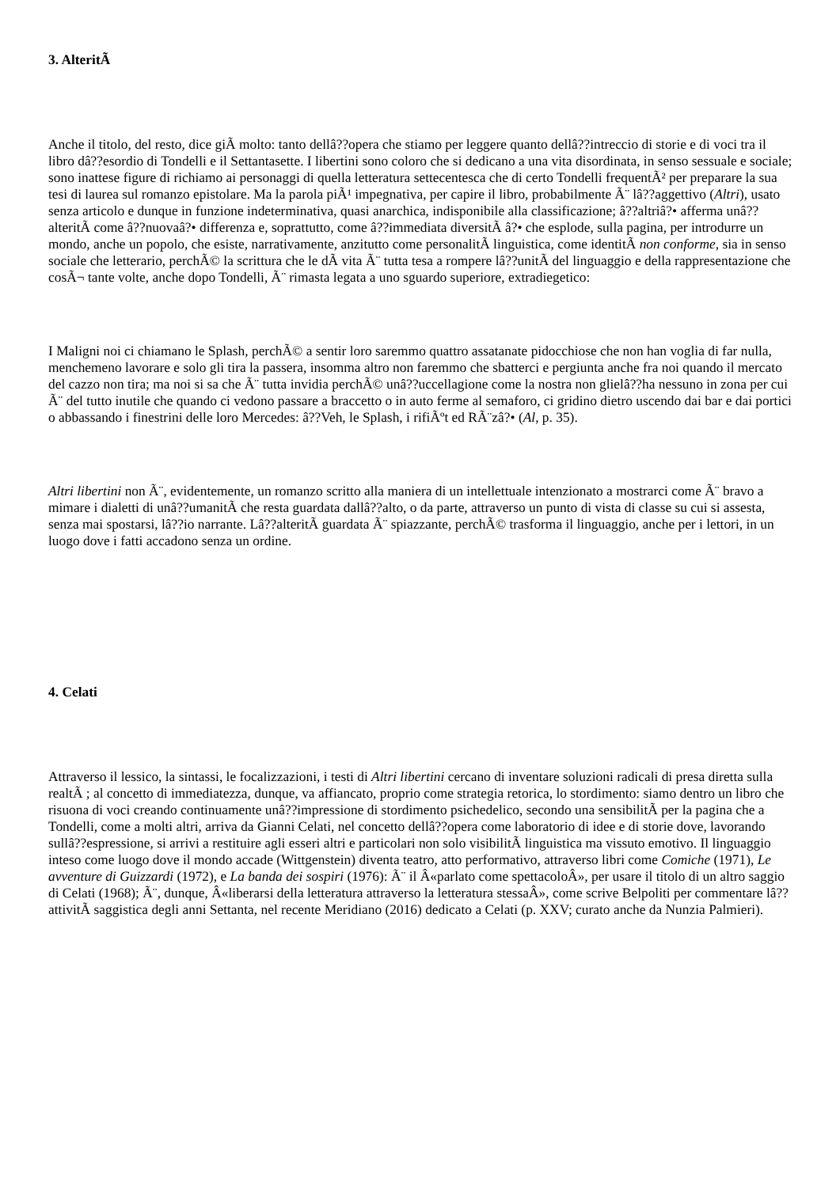3. AlteritÃ
Anche il titolo, del resto, dice giÃ molto: tanto dellâ??opera che stiamo per leggere quanto dellâ??intreccio di storie e di voci tra il libro dâ??esordio di Tondelli e il Settantasette. I libertini sono coloro che si dedicano a una vita disordinata, in senso sessuale e sociale; sono inattese figure di richiamo ai personaggi di quella letteratura settecentesca che di certo Tondelli frequentÃ² per preparare la sua tesi di laurea sul romanzo epistolare. Ma la parola piÃ¹ impegnativa, per capire il libro, probabilmente Ã¨ lâ??aggettivo (Altri), usato senza articolo e dunque in funzione indeterminativa, quasi anarchica, indisponibile alla classificazione; â??altriâ?• afferma unâ??alteritÃ come â??nuovaâ?• differenza e, soprattutto, come â??immediata diversitÃ â?• che esplode, sulla pagina, per introdurre un mondo, anche un popolo, che esiste, narrativamente, anzitutto come personalitÃ linguistica, come identitÃ non conforme, sia in senso sociale che letterario, perchÃ© la scrittura che le dÃ vita Ã¨ tutta tesa a rompere lâ??unitÃ del linguaggio e della rappresentazione che cosÃ¬ tante volte, anche dopo Tondelli, Ã¨ rimasta legata a uno sguardo superiore, extradiegetico:
I Maligni noi ci chiamano le Splash, perchÃ© a sentir loro saremmo quattro assatanate pidocchiose che non han voglia di far nulla, menchemeno lavorare e solo gli tira la passera, insomma altro non faremmo che sbatterci e pergiunta anche fra noi quando il mercato del cazzo non tira; ma noi si sa che Ã¨ tutta invidia perchÃ© unâ??uccellagione come la nostra non glielâ??ha nessuno in zona per cui Ã¨ del tutto inutile che quando ci vedono passare a braccetto o in auto ferme al semaforo, ci gridino dietro uscendo dai bar e dai portici o abbassando i finestrini delle loro Mercedes: â??Veh, le Splash, i rifiÃºt ed RÃ¨zâ?• (Al, p. 35).
Altri libertini non Ã¨, evidentemente, un romanzo scritto alla maniera di un intellettuale intenzionato a mostrarci come Ã¨ bravo a mimare i dialetti di unâ??umanitÃ che resta guardata dallâ??alto, o da parte, attraverso un punto di vista di classe su cui si assesta, senza mai spostarsi, lâ??io narrante. Lâ??alteritÃ guardata Ã¨ spiazzante, perchÃ© trasforma il linguaggio, anche per i lettori, in un luogo dove i fatti accadono senza un ordine.
4. Celati
Attraverso il lessico, la sintassi, le focalizzazioni, i testi di Altri libertini cercano di inventare soluzioni radicali di presa diretta sulla realtÃ ; al concetto di immediatezza, dunque, va affiancato, proprio come strategia retorica, lo stordimento: siamo dentro un libro che risuona di voci creando continuamente unâ??impressione di stordimento psichedelico, secondo una sensibilitÃ per la pagina che a Tondelli, come a molti altri, arriva da Gianni Celati, nel concetto dellâ??opera come laboratorio di idee e di storie dove, lavorando sullâ??espressione, si arrivi a restituire agli esseri altri e particolari non solo visibilitÃ linguistica ma vissuto emotivo. Il linguaggio inteso come luogo dove il mondo accade (Wittgenstein) diventa teatro, atto performativo, attraverso libri come Comiche (1971), Le avventure di Guizzardi (1972), e La banda dei sospiri (1976): Ã¨ il Â«parlato come spettacoloÂ», per usare il titolo di un altro saggio di Celati (1968); Ã¨, dunque, Â«liberarsi della letteratura attraverso la letteratura stessaÂ», come scrive Belpoliti per commentare lâ??attivitÃ saggistica degli anni Settanta, nel recente Meridiano (2016) dedicato a Celati (p. XXV; curato anche da Nunzia Palmieri).